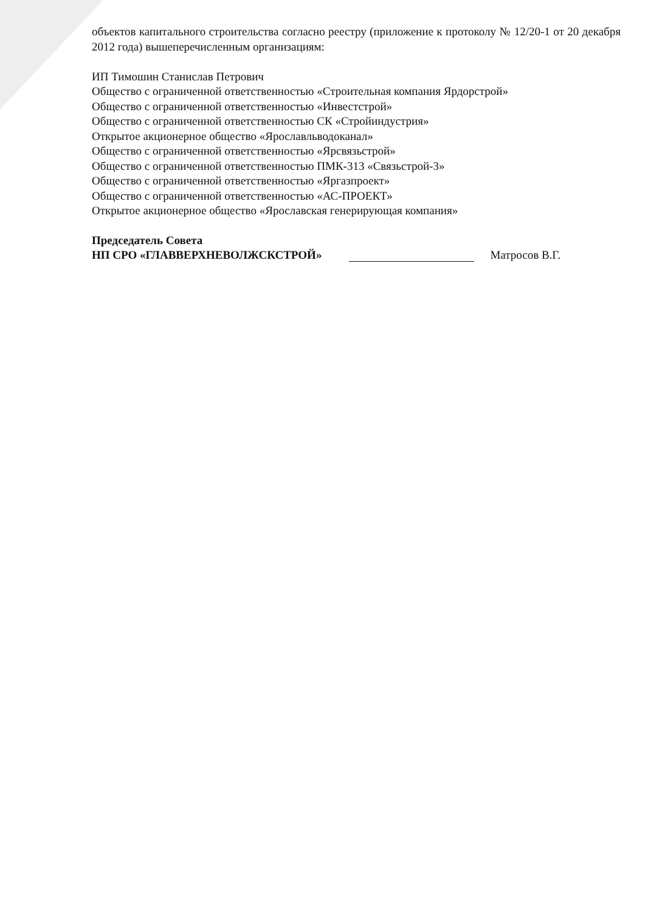объектов капитального строительства согласно реестру (приложение к протоколу № 12/20-1 от 20 декабря 2012 года) вышеперечисленным организациям:
ИП Тимошин Станислав Петрович
Общество с ограниченной ответственностью «Строительная компания Ярдорстрой»
Общество с ограниченной ответственностью «Инвестстрой»
Общество с ограниченной ответственностью СК «Стройиндустрия»
Открытое акционерное общество «Ярославльводоканал»
Общество с ограниченной ответственностью «Ярсвязьстрой»
Общество с ограниченной ответственностью ПМК-313 «Связьстрой-3»
Общество с ограниченной ответственностью «Яргазпроект»
Общество с ограниченной ответственностью «АС-ПРОЕКТ»
Открытое акционерное общество «Ярославская генерирующая компания»
Председатель Совета
НП СРО «ГЛАВВЕРХНЕВОЛЖСКСТРОЙ» Матросов В.Г.